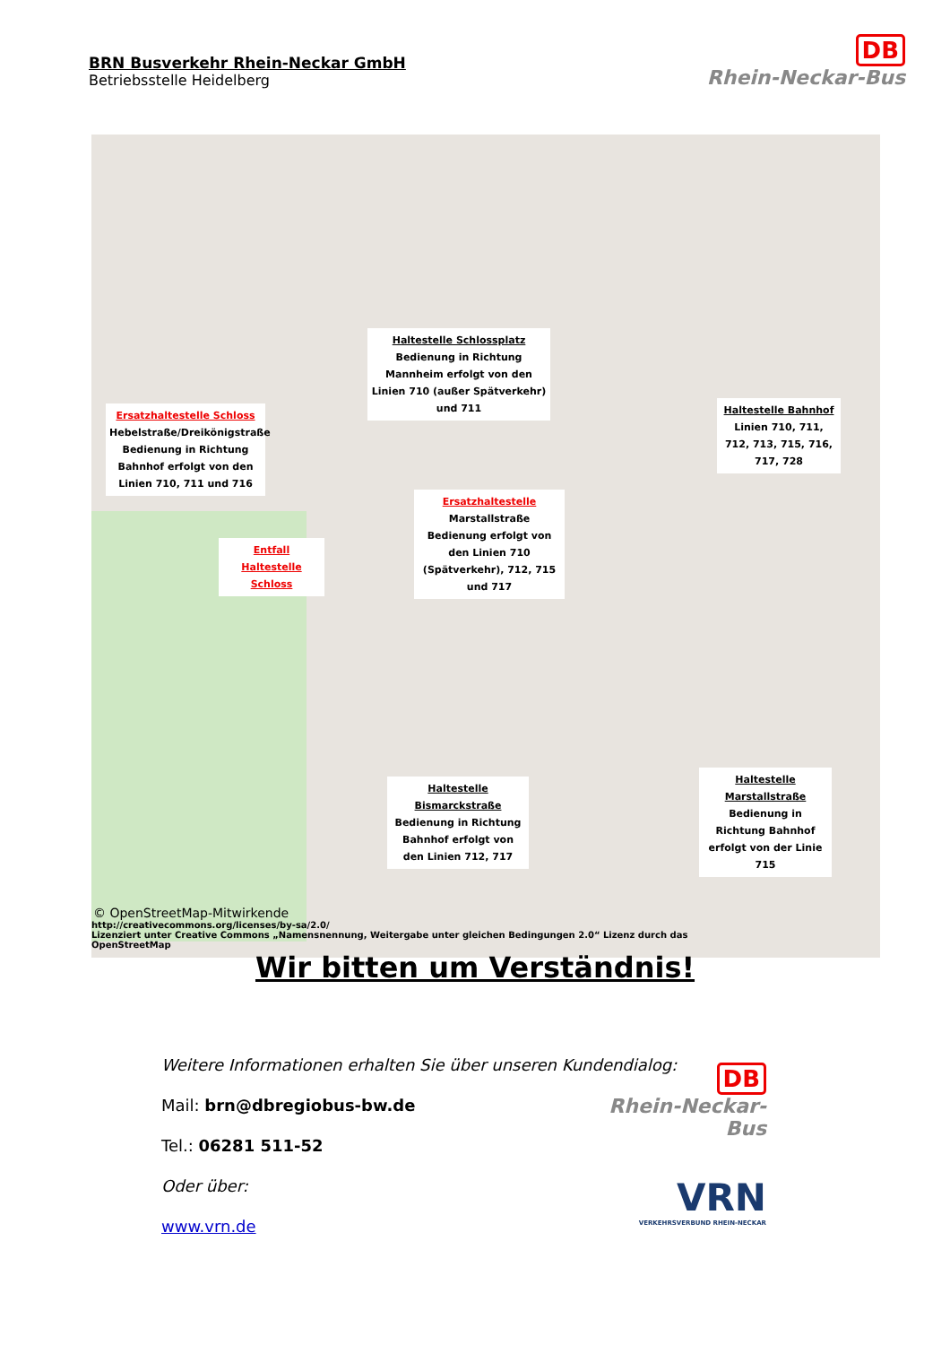BRN Busverkehr Rhein-Neckar GmbH
Betriebsstelle Heidelberg
DB
Rhein-Neckar-Bus
Haltestelle Schlossplatz
Bedienung in Richtung Mannheim erfolgt von den Linien 710 (außer Spätverkehr) und 711
Ersatzhaltestelle Schloss
Hebelstraße/Dreikönigstraße Bedienung in Richtung Bahnhof erfolgt von den Linien 710, 711 und 716
Haltestelle Bahnhof
Linien 710, 711, 712, 713, 715, 716, 717, 728
Ersatzhaltestelle
Marstallstraße Bedienung erfolgt von den Linien 710 (Spätverkehr), 712, 715 und 717
Entfall Haltestelle Schloss
Haltestelle Bismarckstraße
Bedienung in Richtung Bahnhof erfolgt von den Linien 712, 717
Haltestelle Marstallstraße
Bedienung in Richtung Bahnhof erfolgt von der Linie 715
© OpenStreetMap-Mitwirkende
http://creativecommons.org/licenses/by-sa/2.0/
Lizenziert unter Creative Commons „Namensnennung, Weitergabe unter gleichen Bedingungen 2.0“ Lizenz durch das OpenStreetMap
Wir bitten um Verständnis!
Weitere Informationen erhalten Sie über unseren Kundendialog:
Mail: brn@dbregiobus-bw.de
Tel.: 06281 511-52
Oder über:
www.vrn.de
DB
Rhein-Neckar-Bus
VRN
VERKEHRSVERBUND RHEIN-NECKAR